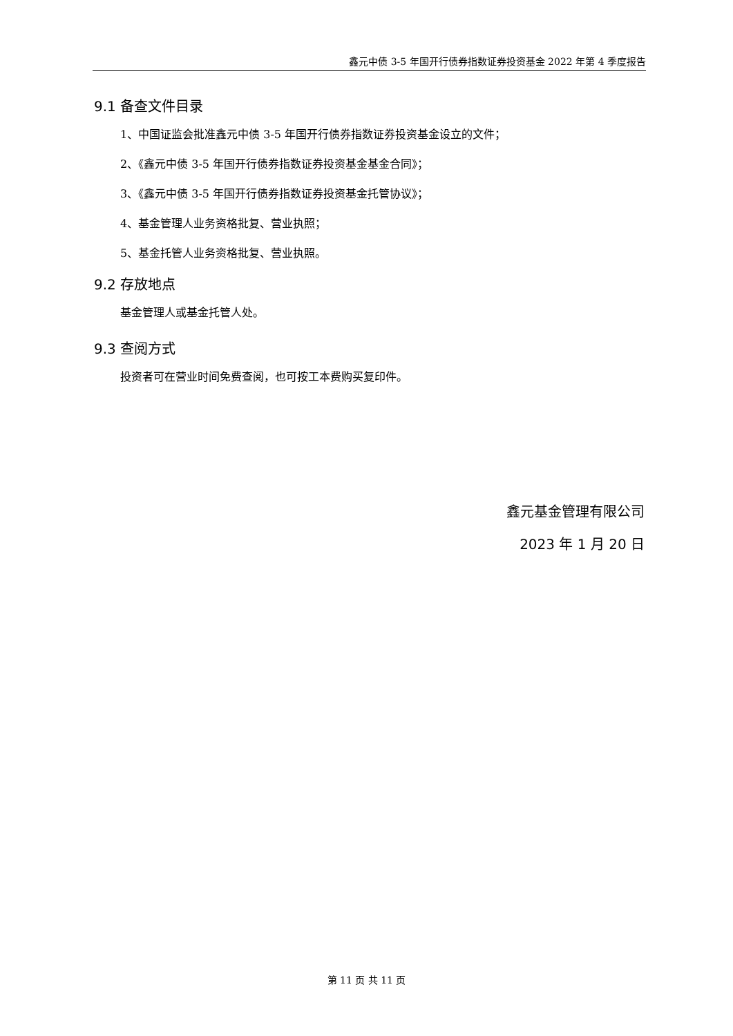鑫元中债 3-5 年国开行债券指数证券投资基金 2022 年第 4 季度报告
9.1 备查文件目录
1、中国证监会批准鑫元中债 3-5 年国开行债券指数证券投资基金设立的文件；
2、《鑫元中债 3-5 年国开行债券指数证券投资基金基金合同》；
3、《鑫元中债 3-5 年国开行债券指数证券投资基金托管协议》；
4、基金管理人业务资格批复、营业执照；
5、基金托管人业务资格批复、营业执照。
9.2 存放地点
基金管理人或基金托管人处。
9.3 查阅方式
投资者可在营业时间免费查阅，也可按工本费购买复印件。
鑫元基金管理有限公司
2023 年 1 月 20 日
第 11 页 共 11 页